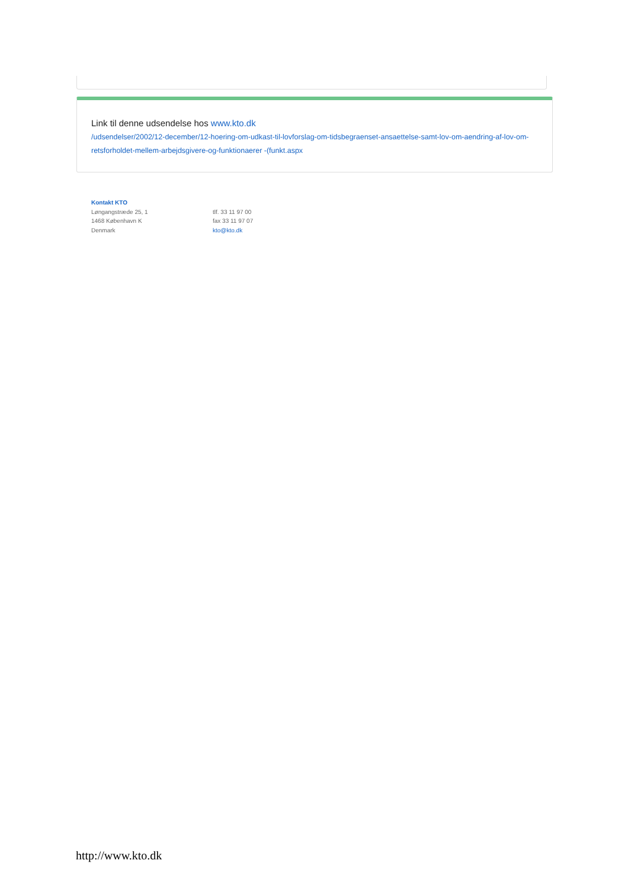Link til denne udsendelse hos www.kto.dk
/udsendelser/2002/12-december/12-hoering-om-udkast-til-lovforslag-om-tidsbegraenset-ansaettelse-samt-lov-om-aendring-af-lov-om-retsforholdet-mellem-arbejdsgivere-og-funktionaerer -(funkt.aspx
Kontakt KTO
Løngangstræde 25, 1
1468 København K
Denmark
tlf. 33 11 97 00
fax 33 11 97 07
kto@kto.dk
http://www.kto.dk